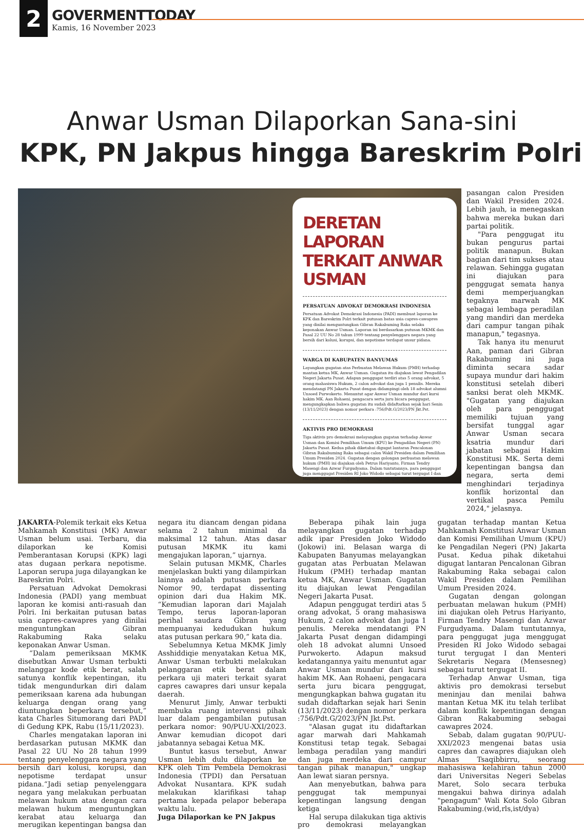2
GOVERMENTTODAY
Kamis, 16 November 2023
Anwar Usman Dilaporkan Sana-sini
KPK, PN Jakpus hingga Bareskrim Polri
DERETAN LAPORAN TERKAIT ANWAR USMAN
PERSATUAN ADVOKAT DEMOKRASI INDONESIA
Persatuan Advokat Demokrasi Indonesia (PADI) membuat laporan ke KPK dan Bareskrim Polri terkait putusan batas usia capres-cawapres yang dinilai menguntungkan Gibran Rakabuming Raka selaku keponakan Anwar Usman. Laporan ini berdasarkan putusan MKMK dan Pasal 22 UU No 28 tahun 1999 tentang penyelenggara negara yang bersih dari kolusi, korupsi, dan nepotisme terdapat unsur pidana.
WARGA DI KABUPATEN BANYUMAS
Layangkan gugatan atas Perbuatan Melawan Hukum (PMH) terhadap mantan ketua MK, Anwar Usman. Gugatan itu diajukan lewat Pengadilan Negeri Jakarta Pusat. Adapun penggugat terdiri atas 5 orang advokat, 5 orang mahasiswa Hukum, 2 calon advokat dan juga 1 penulis. Mereka mendatangi PN Jakarta Pusat dengan didampingi oleh 18 advokat alumni Unsoed Purwokerto. Menuntut agar Anwar Usman mundur dari kursi hakim MK. Aan Rohaeni, pengacara serta juru bicara penggugat, mengungkapkan bahwa gugatan itu sudah didaftarkan sejak hari Senin (13/11/2023) dengan nomor perkara :756/Pdt.G/2023/PN Jkt.Pst.
AKTIVIS PRO DEMOKRASI
Tiga aktivis pro demokrasi melayangkan gugatan terhadap Anwar Usman dan Komisi Pemilihan Umum (KPU) ke Pengadilan Negeri (PN) Jakarta Pusat. Kedua pihak diketahui digugat lantaran Pencalonan Gibran Rakabuming Raka sebagai calon Wakil Presiden dalam Pemilihan Umum Presiden 2024. Gugatan dengan golongan perbuatan melawan hukum (PMH) ini diajukan oleh Petrus Hariyanto, Firman Tendry Masengi dan Azwar Furgudyama. Dalam tuntutannya, para penggugat juga menggugat Presiden RI Joko Widodo sebagai turut tergugat I dan Menteri Sekretaris Negara (Mensesneg) sebagai turut tergugat II.
pasangan calon Presiden dan Wakil Presiden 2024. Lebih jauh, ia menegaskan bahwa mereka bukan dari partai politik.
"Para penggugat itu bukan pengurus partai politik manapun. Bukan bagian dari tim sukses atau relawan. Sehingga gugatan ini diajukan para penggugat semata hanya demi memperjuangkan tegaknya marwah MK sebagai lembaga peradilan yang mandiri dan merdeka dari campur tangan pihak manapun," tegasnya.
Tak hanya itu menurut Aan, paman dari Gibran Rakabuming ini juga diminta secara sadar supaya mundur dari hakim konstitusi setelah diberi sanksi berat oleh MKMK. "Gugatan yang diajukan oleh para penggugat memiliki tujuan yang bersifat tunggal agar Anwar Usman secara ksatria mundur dari jabatan sebagai Hakim Konstitusi MK. Serta demi kepentingan bangsa dan negara, serta demi menghindari terjadinya konflik horizontal dan vertikal pasca Pemilu 2024," jelasnya.
JAKARTA-Polemik terkait eks Ketua Mahkamah Konstitusi (MK) Anwar Usman belum usai. Terbaru, dia dilaporkan ke Komisi Pemberantasan Korupsi (KPK) lagi atas dugaan perkara nepotisme. Laporan serupa juga dilayangkan ke Bareskrim Polri.
Persatuan Advokat Demokrasi Indonesia (PADI) yang membuat laporan ke komisi anti-rasuah dan Polri. Ini berkaitan putusan batas usia capres-cawapres yang dinilai menguntungkan Gibran Rakabuming Raka selaku keponakan Anwar Usman.
“Dalam pemeriksaan MKMK disebutkan Anwar Usman terbukti melanggar kode etik berat, salah satunya konflik kepentingan, itu tidak mengundurkan diri dalam pemeriksaan karena ada hubungan keluarga dengan orang yang diuntungkan beperkara tersebut,” kata Charles Situmorang dari PADI di Gedung KPK, Rabu (15/11/2023).
Charles mengatakan laporan ini berdasarkan putusan MKMK dan Pasal 22 UU No 28 tahun 1999 tentang penyelenggara negara yang bersih dari kolusi, korupsi, dan nepotisme terdapat unsur pidana.“Jadi setiap penyelenggara negara yang melakukan perbuatan melawan hukum atau dengan cara melawan hukum menguntungkan kerabat atau keluarga dan merugikan kepentingan bangsa dan negara itu diancam dengan pidana selama 2 tahun minimal da maksimal 12 tahun. Atas dasar putusan MKMK itu kami mengajukan laporan,” ujarnya.
Selain putusan MKMK, Charles menjelaskan bukti yang dilampirkan lainnya adalah putusan perkara Nomor 90, terdapat dissenting opinion dari dua Hakim MK. “Kemudian laporan dari Majalah Tempo, terus laporan-laporan perihal saudara Gibran yang mempuanyai kedudukan hukum atas putusan perkara 90,” kata dia.
Sebelumnya Ketua MKMK Jimly Asshiddiqie menyatakan Ketua MK, Anwar Usman terbukti melakukan pelanggaran etik berat dalam perkara uji materi terkait syarat capres cawapres dari unsur kepala daerah.
Menurut Jimly, Anwar terbukti membuka ruang intervensi pihak luar dalam pengambilan putusan perkara nomor: 90/PUU-XXI/2023. Anwar kemudian dicopot dari jabatannya sebagai Ketua MK.
Buntut kasus tersebut, Anwar Usman lebih dulu dilaporkan ke KPK oleh Tim Pembela Demokrasi Indonesia (TPDI) dan Persatuan Advokat Nusantara. KPK sudah melakukan klarifikasi tahap pertama kepada pelapor beberapa waktu lalu.
Juga Dilaporkan ke PN Jakpus
Beberapa pihak lain juga melayangkan gugatan terhadap adik ipar Presiden Joko Widodo (Jokowi) ini. Belasan warga di Kabupaten Banyumas melayangkan gugatan atas Perbuatan Melawan Hukum (PMH) terhadap mantan ketua MK, Anwar Usman. Gugatan itu diajukan lewat Pengadilan Negeri Jakarta Pusat.
Adapun penggugat terdiri atas 5 orang advokat, 5 orang mahasiswa Hukum, 2 calon advokat dan juga 1 penulis. Mereka mendatangi PN Jakarta Pusat dengan didampingi oleh 18 advokat alumni Unsoed Purwokerto. Adapun maksud kedatangannya yaitu menuntut agar Anwar Usman mundur dari kursi hakim MK. Aan Rohaeni, pengacara serta juru bicara penggugat, mengungkapkan bahwa gugatan itu sudah didaftarkan sejak hari Senin (13/11/2023) dengan nomor perkara :756/Pdt.G/2023/PN Jkt.Pst.
"Alasan gugat itu didaftarkan agar marwah dari Mahkamah Konstitusi tetap tegak. Sebagai lembaga peradilan yang mandiri dan juga merdeka dari campur tangan pihak manapun," ungkap Aan lewat siaran persnya.
Aan menyebutkan, bahwa para penggugat tak mempunyai kepentingan langsung dengan ketiga
Hal serupa dilakukan tiga aktivis pro demokrasi melayangkan gugatan terhadap mantan Ketua Mahkamah Konstitusi Anwar Usman dan Komisi Pemilihan Umum (KPU) ke Pengadilan Negeri (PN) Jakarta Pusat. Kedua pihak diketahui digugat lantaran Pencalonan Gibran Rakabuming Raka sebagai calon Wakil Presiden dalam Pemilihan Umum Presiden 2024.
Gugatan dengan golongan perbuatan melawan hukum (PMH) ini diajukan oleh Petrus Hariyanto, Firman Tendry Masengi dan Azwar Furgudyama. Dalam tuntutannya, para penggugat juga menggugat Presiden RI Joko Widodo sebagai turut tergugat I dan Menteri Sekretaris Negara (Mensesneg) sebagai turut tergugat II.
Terhadap Anwar Usman, tiga aktivis pro demokrasi tersebut meninjau dan menilai bahwa mantan Ketua MK itu telah terlibat dalam konflik kepentingan dengan Gibran Rakabuming sebagai cawapres 2024.
Sebab, dalam gugatan 90/PUU-XXI/2023 mengenai batas usia capres dan cawapres diajukan oleh Almas Tsaqibbirru, seorang mahasiswa kelahiran tahun 2000 dari Universitas Negeri Sebelas Maret, Solo secara terbuka mengakui bahwa dirinya adalah "pengagum" Wali Kota Solo Gibran Rakabuming.(wid,rls,ist/dya)